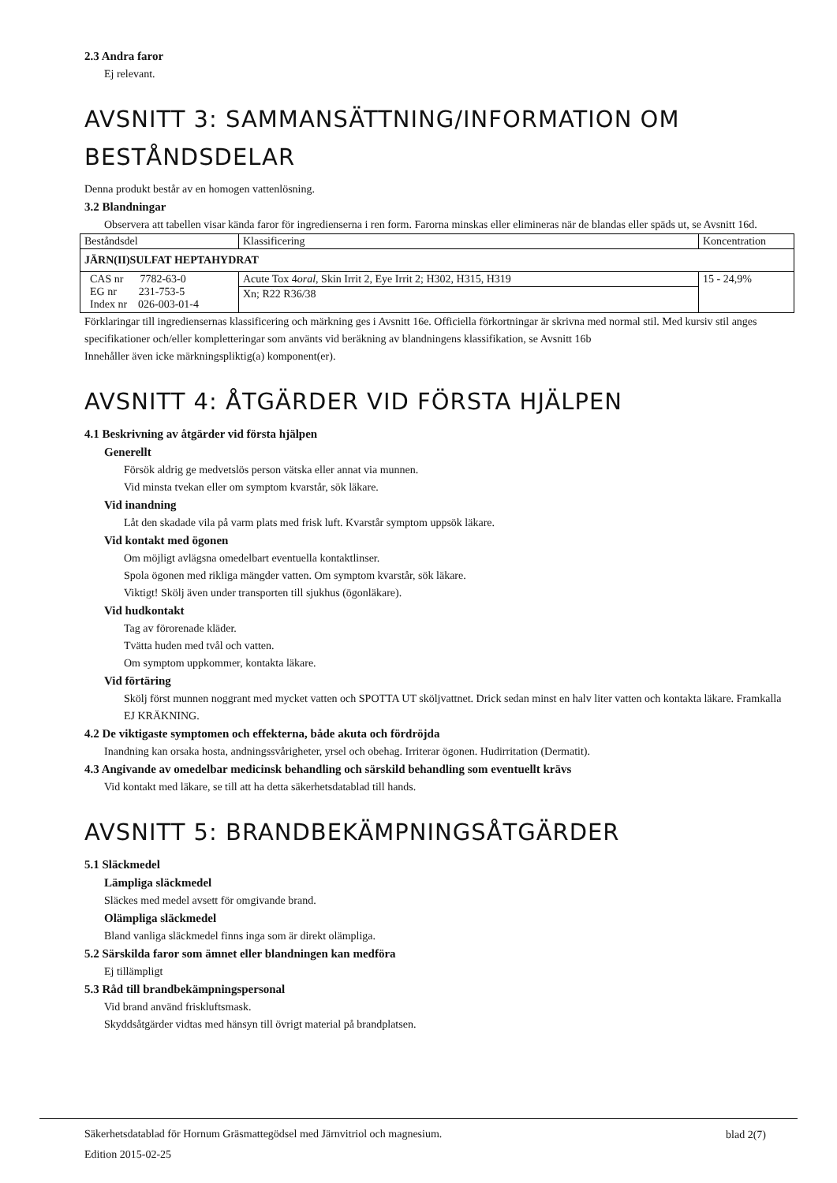2.3 Andra faror
Ej relevant.
AVSNITT 3: SAMMANSÄTTNING/INFORMATION OM BESTÅNDSDELAR
Denna produkt består av en homogen vattenlösning.
3.2 Blandningar
Observera att tabellen visar kända faror för ingredienserna i ren form. Farorna minskas eller elimineras när de blandas eller späds ut, se Avsnitt 16d.
| Beståndsdel | Klassificering | Koncentration |
| JÄRN(II)SULFAT HEPTAHYDRAT | | |
| CAS nr 7782-63-0 EG nr 231-753-5 Index nr 026-003-01-4 | Acute Tox 4 oral , Skin Irrit 2, Eye Irrit 2; H302, H315, H319 | 15 - 24,9% |
| | Xn; R22 R36/38 | |
Förklaringar till ingrediensernas klassificering och märkning ges i Avsnitt 16e. Officiella förkortningar är skrivna med normal stil. Med kursiv stil anges specifikationer och/eller kompletteringar som använts vid beräkning av blandningens klassifikation, se Avsnitt 16b
Innehåller även icke märkningspliktig(a) komponent(er).
AVSNITT 4: ÅTGÄRDER VID FÖRSTA HJÄLPEN
4.1 Beskrivning av åtgärder vid första hjälpen
Generellt
Försök aldrig ge medvetslös person vätska eller annat via munnen.
Vid minsta tvekan eller om symptom kvarstår, sök läkare.
Vid inandning
Låt den skadade vila på varm plats med frisk luft. Kvarstår symptom uppsök läkare.
Vid kontakt med ögonen
Om möjligt avlägsna omedelbart eventuella kontaktlinser.
Spola ögonen med rikliga mängder vatten. Om symptom kvarstår, sök läkare.
Viktigt! Skölj även under transporten till sjukhus (ögonläkare).
Vid hudkontakt
Tag av förorenade kläder.
Tvätta huden med tvål och vatten.
Om symptom uppkommer, kontakta läkare.
Vid förtäring
Skölj först munnen noggrant med mycket vatten och SPOTTA UT sköljvattnet. Drick sedan minst en halv liter vatten och kontakta läkare. Framkalla EJ KRÄKNING.
4.2 De viktigaste symptomen och effekterna, både akuta och fördröjda
Inandning kan orsaka hosta, andningssvårigheter, yrsel och obehag. Irriterar ögonen. Hudirritation (Dermatit).
4.3 Angivande av omedelbar medicinsk behandling och särskild behandling som eventuellt krävs
Vid kontakt med läkare, se till att ha detta säkerhetsdatablad till hands.
AVSNITT 5: BRANDBEKÄMPNINGSÅTGÄRDER
5.1 Släckmedel
Lämpliga släckmedel
Släckes med medel avsett för omgivande brand.
Olämpliga släckmedel
Bland vanliga släckmedel finns inga som är direkt olämpliga.
5.2 Särskilda faror som ämnet eller blandningen kan medföra
Ej tillämpligt
5.3 Råd till brandbekämpningspersonal
Vid brand använd friskluftsmask.
Skyddsåtgärder vidtas med hänsyn till övrigt material på brandplatsen.
Säkerhetsdatablad för Hornum Gräsmattegödsel med Järnvitriol och magnesium.
Edition 2015-02-25
blad 2(7)